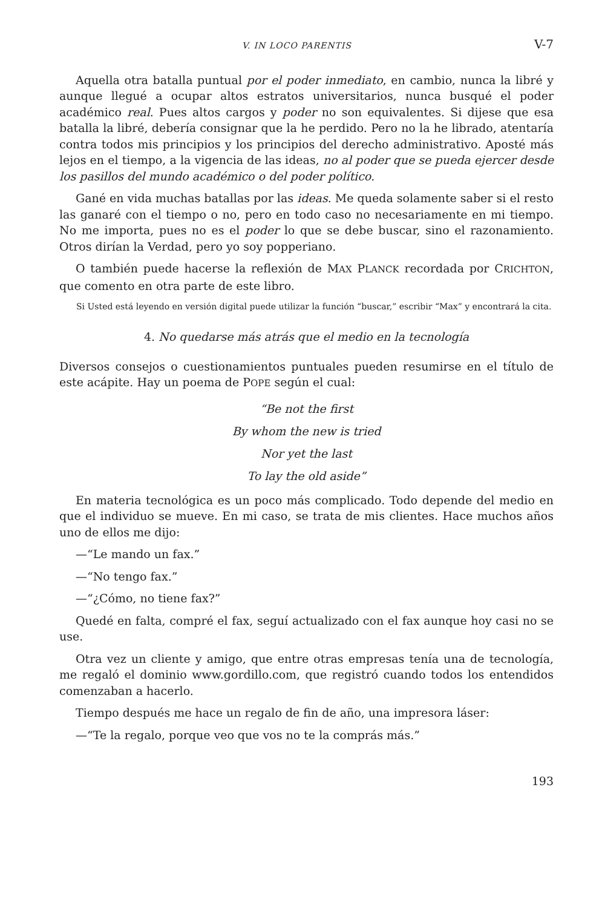V. IN LOCO PARENTIS V-7
Aquella otra batalla puntual por el poder inmediato, en cambio, nunca la libré y aunque llegué a ocupar altos estratos universitarios, nunca busqué el poder académico real. Pues altos cargos y poder no son equivalentes. Si dijese que esa batalla la libré, debería consignar que la he perdido. Pero no la he librado, atentaría contra todos mis principios y los principios del derecho administrativo. Aposté más lejos en el tiempo, a la vigencia de las ideas, no al poder que se pueda ejercer desde los pasillos del mundo académico o del poder político.
Gané en vida muchas batallas por las ideas. Me queda solamente saber si el resto las ganaré con el tiempo o no, pero en todo caso no necesariamente en mi tiempo. No me importa, pues no es el poder lo que se debe buscar, sino el razonamiento. Otros dirían la Verdad, pero yo soy popperiano.
O también puede hacerse la reflexión de MAX PLANCK recordada por CRICHTON, que comento en otra parte de este libro.
Si Usted está leyendo en versión digital puede utilizar la función “buscar,” escribir “Max” y encontrará la cita.
4. No quedarse más atrás que el medio en la tecnología
Diversos consejos o cuestionamientos puntuales pueden resumirse en el título de este acápite. Hay un poema de POPE según el cual:
“Be not the first
By whom the new is tried
Nor yet the last
To lay the old aside”
En materia tecnológica es un poco más complicado. Todo depende del medio en que el individuo se mueve. En mi caso, se trata de mis clientes. Hace muchos años uno de ellos me dijo:
—“Le mando un fax.”
—“No tengo fax.”
—“¿Cómo, no tiene fax?”
Quedé en falta, compré el fax, seguí actualizado con el fax aunque hoy casi no se use.
Otra vez un cliente y amigo, que entre otras empresas tenía una de tecnología, me regaló el dominio www.gordillo.com, que registró cuando todos los entendidos comenzaban a hacerlo.
Tiempo después me hace un regalo de fin de año, una impresora láser:
—“Te la regalo, porque veo que vos no te la comprás más.”
193